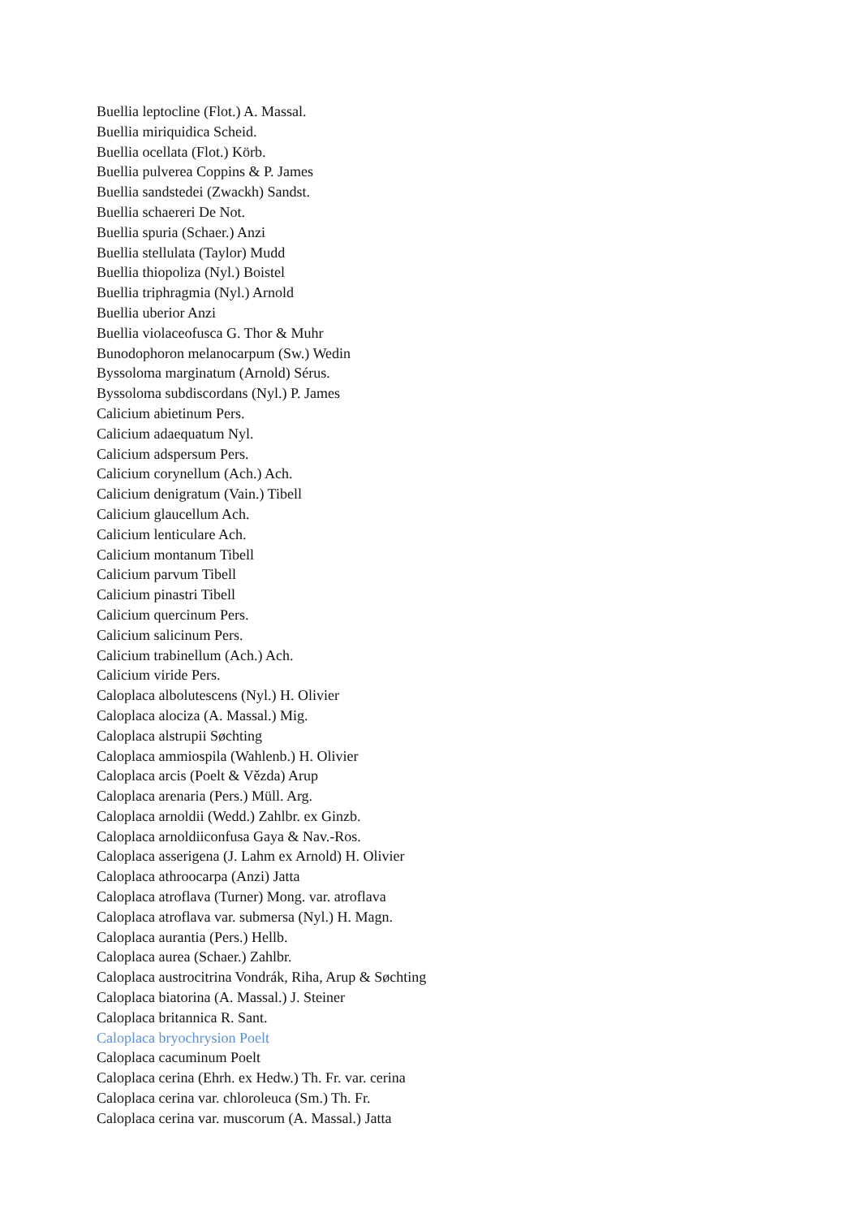Buellia leptocline (Flot.) A. Massal.
Buellia miriquidica Scheid.
Buellia ocellata (Flot.) Körb.
Buellia pulverea Coppins & P. James
Buellia sandstedei (Zwackh) Sandst.
Buellia schaereri De Not.
Buellia spuria (Schaer.) Anzi
Buellia stellulata (Taylor) Mudd
Buellia thiopoliza (Nyl.) Boistel
Buellia triphragmia (Nyl.) Arnold
Buellia uberior Anzi
Buellia violaceofusca G. Thor & Muhr
Bunodophoron melanocarpum (Sw.) Wedin
Byssoloma marginatum (Arnold) Sérus.
Byssoloma subdiscordans (Nyl.) P. James
Calicium abietinum Pers.
Calicium adaequatum Nyl.
Calicium adspersum Pers.
Calicium corynellum (Ach.) Ach.
Calicium denigratum (Vain.) Tibell
Calicium glaucellum Ach.
Calicium lenticulare Ach.
Calicium montanum Tibell
Calicium parvum Tibell
Calicium pinastri Tibell
Calicium quercinum Pers.
Calicium salicinum Pers.
Calicium trabinellum (Ach.) Ach.
Calicium viride Pers.
Caloplaca albolutescens (Nyl.) H. Olivier
Caloplaca alociza (A. Massal.) Mig.
Caloplaca alstrupii Søchting
Caloplaca ammiospila (Wahlenb.) H. Olivier
Caloplaca arcis (Poelt & Vězda) Arup
Caloplaca arenaria (Pers.) Müll. Arg.
Caloplaca arnoldii (Wedd.) Zahlbr. ex Ginzb.
Caloplaca arnoldiiconfusa Gaya & Nav.-Ros.
Caloplaca asserigena (J. Lahm ex Arnold) H. Olivier
Caloplaca athroocarpa (Anzi) Jatta
Caloplaca atroflava (Turner) Mong. var. atroflava
Caloplaca atroflava var. submersa (Nyl.) H. Magn.
Caloplaca aurantia (Pers.) Hellb.
Caloplaca aurea (Schaer.) Zahlbr.
Caloplaca austrocitrina Vondrák, Riha, Arup & Søchting
Caloplaca biatorina (A. Massal.) J. Steiner
Caloplaca britannica R. Sant.
Caloplaca bryochrysion Poelt
Caloplaca cacuminum Poelt
Caloplaca cerina (Ehrh. ex Hedw.) Th. Fr. var. cerina
Caloplaca cerina var. chloroleuca (Sm.) Th. Fr.
Caloplaca cerina var. muscorum (A. Massal.) Jatta